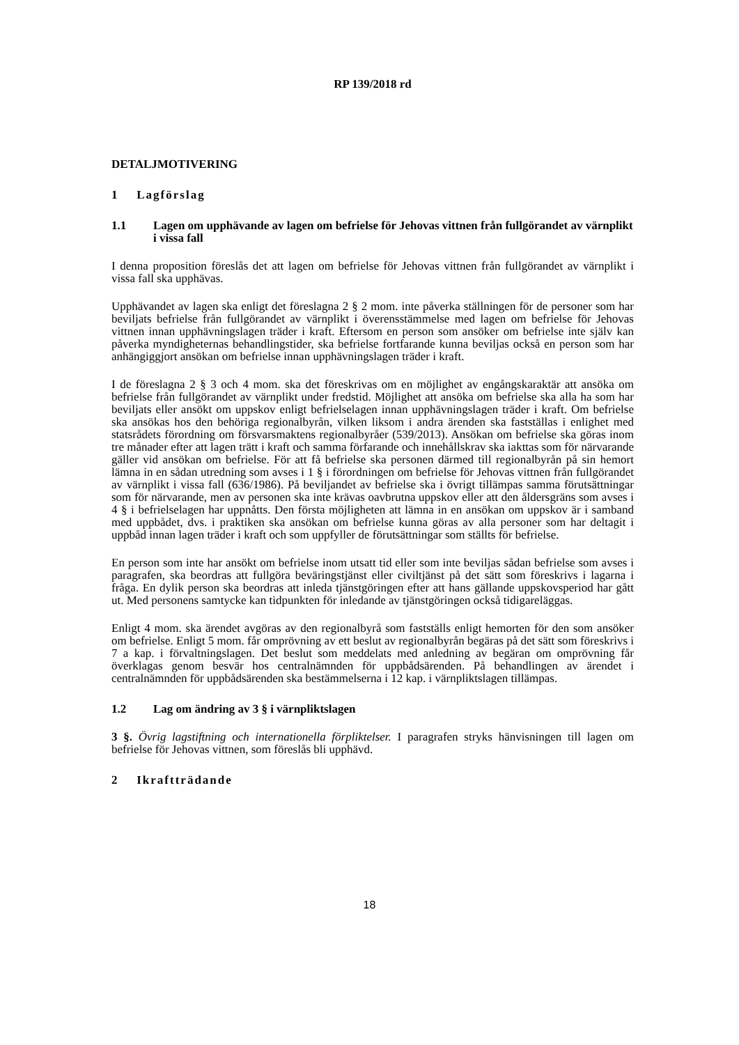RP 139/2018 rd
DETALJMOTIVERING
1 Lagförslag
1.1 Lagen om upphävande av lagen om befrielse för Jehovas vittnen från fullgörandet av värnplikt i vissa fall
I denna proposition föreslås det att lagen om befrielse för Jehovas vittnen från fullgörandet av värnplikt i vissa fall ska upphävas.
Upphävandet av lagen ska enligt det föreslagna 2 § 2 mom. inte påverka ställningen för de personer som har beviljats befrielse från fullgörandet av värnplikt i överensstämmelse med lagen om befrielse för Jehovas vittnen innan upphävningslagen träder i kraft. Eftersom en person som ansöker om befrielse inte själv kan påverka myndigheternas behandlingstider, ska befrielse fortfarande kunna beviljas också en person som har anhängiggjort ansökan om befrielse innan upphävningslagen träder i kraft.
I de föreslagna 2 § 3 och 4 mom. ska det föreskrivas om en möjlighet av engångskaraktär att ansöka om befrielse från fullgörandet av värnplikt under fredstid. Möjlighet att ansöka om befrielse ska alla ha som har beviljats eller ansökt om uppskov enligt befrielselagen innan upphävningslagen träder i kraft. Om befrielse ska ansökas hos den behöriga regionalbyrån, vilken liksom i andra ärenden ska fastställas i enlighet med statsrådets förordning om försvarsmaktens regionalbyråer (539/2013). Ansökan om befrielse ska göras inom tre månader efter att lagen trätt i kraft och samma förfarande och innehållskrav ska iakttas som för närvarande gäller vid ansökan om befrielse. För att få befrielse ska personen därmed till regionalbyrån på sin hemort lämna in en sådan utredning som avses i 1 § i förordningen om befrielse för Jehovas vittnen från fullgörandet av värnplikt i vissa fall (636/1986). På beviljandet av befrielse ska i övrigt tillämpas samma förutsättningar som för närvarande, men av personen ska inte krävas oavbrutna uppskov eller att den åldersgräns som avses i 4 § i befrielselagen har uppnåtts. Den första möjligheten att lämna in en ansökan om uppskov är i samband med uppbådet, dvs. i praktiken ska ansökan om befrielse kunna göras av alla personer som har deltagit i uppbåd innan lagen träder i kraft och som uppfyller de förutsättningar som ställts för befrielse.
En person som inte har ansökt om befrielse inom utsatt tid eller som inte beviljas sådan befrielse som avses i paragrafen, ska beordras att fullgöra beväringstjänst eller civiltjänst på det sätt som föreskrivs i lagarna i fråga. En dylik person ska beordras att inleda tjänstgöringen efter att hans gällande uppskovsperiod har gått ut. Med personens samtycke kan tidpunkten för inledande av tjänstgöringen också tidigareläggas.
Enligt 4 mom. ska ärendet avgöras av den regionalbyrå som fastställs enligt hemorten för den som ansöker om befrielse. Enligt 5 mom. får omprövning av ett beslut av regionalbyrån begäras på det sätt som föreskrivs i 7 a kap. i förvaltningslagen. Det beslut som meddelats med anledning av begäran om omprövning får överklagas genom besvär hos centralnämnden för uppbådsärenden. På behandlingen av ärendet i centralnämnden för uppbådsärenden ska bestämmelserna i 12 kap. i värnpliktslagen tillämpas.
1.2 Lag om ändring av 3 § i värnpliktslagen
3 §. Övrig lagstiftning och internationella förpliktelser. I paragrafen stryks hänvisningen till lagen om befrielse för Jehovas vittnen, som föreslås bli upphävd.
2 Ikraftträdande
18